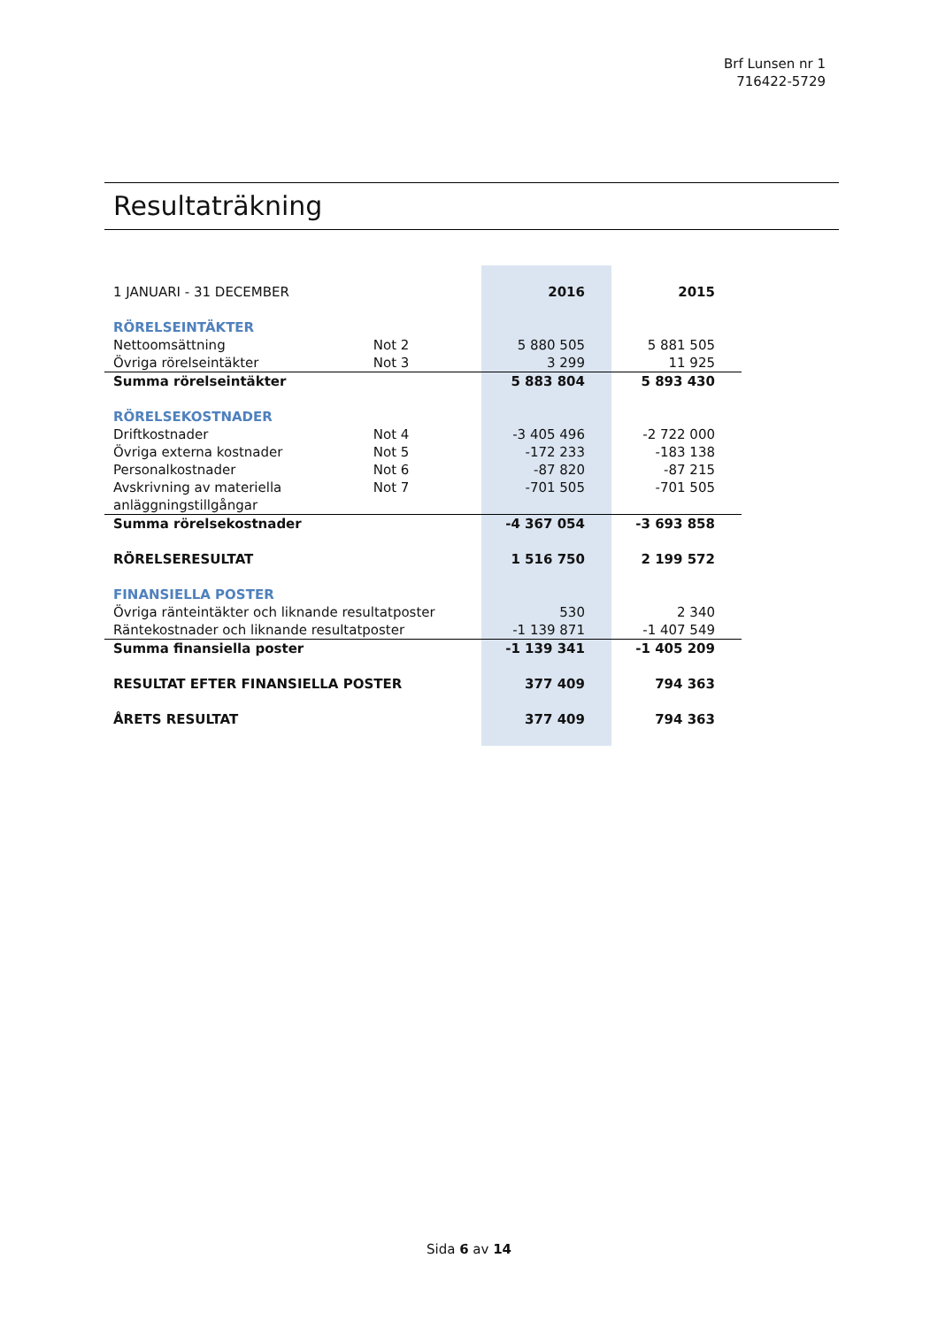Brf Lunsen nr 1
716422-5729
Resultaträkning
| 1 JANUARI - 31 DECEMBER | | 2016 | 2015 |
| RÖRELSEINTÄKTER | | | |
| Nettoomsättning | Not 2 | 5 880 505 | 5 881 505 |
| Övriga rörelseintäkter | Not 3 | 3 299 | 11 925 |
| Summa rörelseintäkter | | 5 883 804 | 5 893 430 |
| RÖRELSEKOSTNADER | | | |
| Driftkostnader | Not 4 | -3 405 496 | -2 722 000 |
| Övriga externa kostnader | Not 5 | -172 233 | -183 138 |
| Personalkostnader | Not 6 | -87 820 | -87 215 |
| Avskrivning av materiella anläggningstillgångar | Not 7 | -701 505 | -701 505 |
| Summa rörelsekostnader | | -4 367 054 | -3 693 858 |
| RÖRELSERESULTAT | | 1 516 750 | 2 199 572 |
| FINANSIELLA POSTER | | | |
| Övriga ränteintäkter och liknande resultatposter | | 530 | 2 340 |
| Räntekostnader och liknande resultatposter | | -1 139 871 | -1 407 549 |
| Summa finansiella poster | | -1 139 341 | -1 405 209 |
| RESULTAT EFTER FINANSIELLA POSTER | | 377 409 | 794 363 |
| ÅRETS RESULTAT | | 377 409 | 794 363 |
Sida 6 av 14